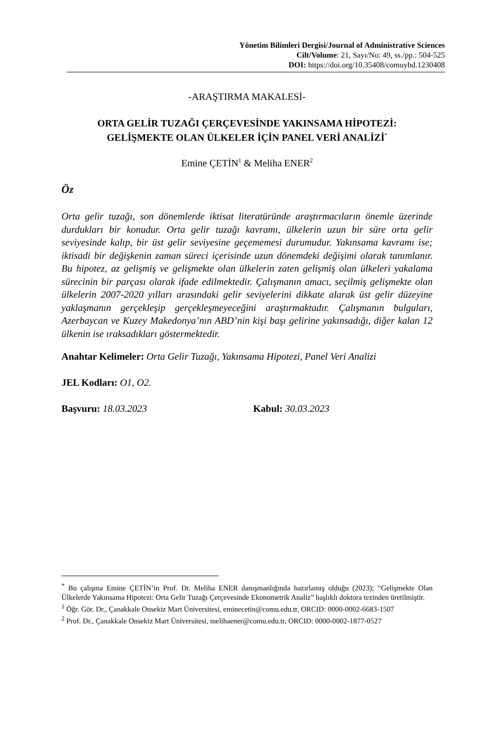Yönetim Bilimleri Dergisi/Journal of Administrative Sciences
Cilt/Volume: 21, Sayı/No: 49, ss./pp.: 504-525
DOI: https://doi.org/10.35408/comuybd.1230408
-ARAŞTIRMA MAKALESİ-
ORTA GELİR TUZAĞI ÇERÇEVESİNDE YAKINSAMA HİPOTEZİ:
GELİŞMEKTE OLAN ÜLKELER İÇİN PANEL VERİ ANALİZİ<sup>*</sup>
Emine ÇETİN<sup>1</sup> & Meliha ENER<sup>2</sup>
Öz
Orta gelir tuzağı, son dönemlerde iktisat literatüründe araştırmacıların önemle üzerinde durdukları bir konudur. Orta gelir tuzağı kavramı, ülkelerin uzun bir süre orta gelir seviyesinde kalıp, bir üst gelir seviyesine geçememesi durumudur. Yakınsama kavramı ise; iktisadi bir değişkenin zaman süreci içerisinde uzun dönemdeki değişimi olarak tanımlanır. Bu hipotez, az gelişmiş ve gelişmekte olan ülkelerin zaten gelişmiş olan ülkeleri yakalama sürecinin bir parçası olarak ifade edilmektedir. Çalışmanın amacı, seçilmiş gelişmekte olan ülkelerin 2007-2020 yılları arasındaki gelir seviyelerini dikkate alarak üst gelir düzeyine yaklaşmanın gerçekleşip gerçekleşmeyeceğini araştırmaktadır. Çalışmanın bulguları, Azerbaycan ve Kuzey Makedonya’nın ABD’nin kişi başı gelirine yakınsadığı, diğer kalan 12 ülkenin ise ıraksadıkları göstermektedir.
Anahtar Kelimeler: Orta Gelir Tuzağı, Yakınsama Hipotezi, Panel Veri Analizi
JEL Kodları: O1, O2.
Başvuru: 18.03.2023 Kabul: 30.03.2023
<sup>*</sup> Bu çalışma Emine ÇETİN’in Prof. Dr. Meliha ENER danışmanlığında hazırlamış olduğu (2023); “Gelişmekte Olan Ülkelerde Yakınsama Hipotezi: Orta Gelir Tuzağı Çerçevesinde Ekonometrik Analiz” başlıklı doktora tezinden üretilmiştir.
<sup>1</sup> Öğr. Gör. Dr., Çanakkale Onsekiz Mart Üniversitesi, eminecetin@comu.edu.tr, ORCID: 0000-0002-6683-1507
<sup>2</sup> Prof. Dr., Çanakkale Onsekiz Mart Üniversitesi, melihaener@comu.edu.tr, ORCID: 0000-0002-1877-0527